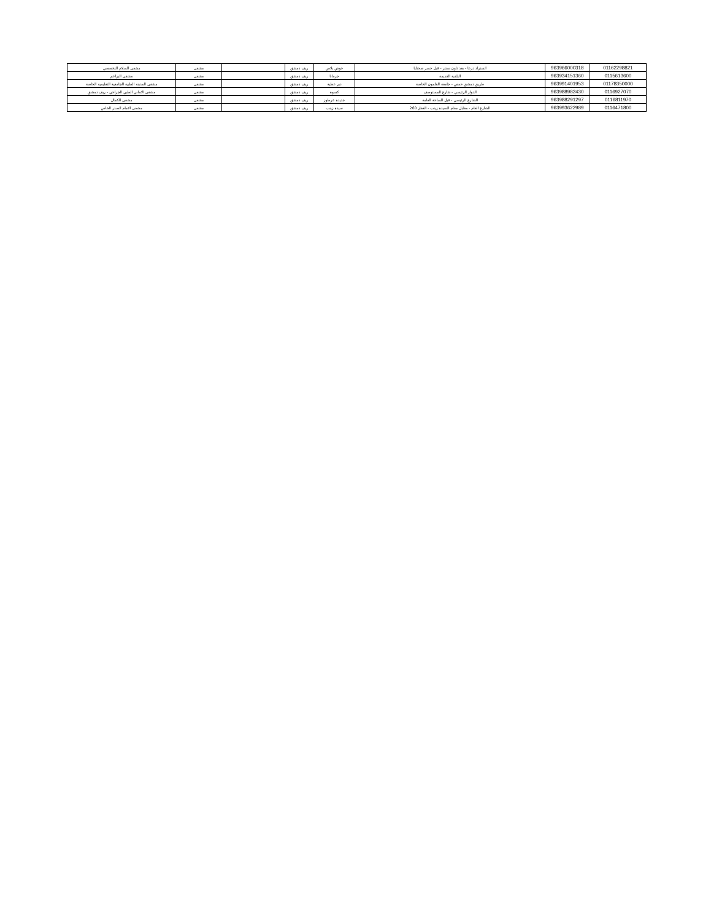| 01162298821 | 963966000318 | اتستراد درعا - بعد تاون سنتر - قبل جسر صحنايا | حوش بلاس | ريف دمشق | | مشفى | مشفى السلام التخصصي |
| 0115613600 | 963934151360 | البلدية القديمة | جرمانا | ريف دمشق | | مشفى | مشفى البراعم |
| 01178350000 | 963991401953 | طريق دمشق حمص - جامعة القلمون الخاصة | دير عطية | ريف دمشق | | مشفى | مشفى المدينة الطبية الجامعية التعليمية الخاصة |
| 0116927070 | 963988982430 | الدوار الرئيسي - شارع المستوصف | كسوة | ريف دمشق | | مشفى | مشفى الاماني الطبي الجراحي - ريف دمشق |
| 0116811970 | 963988291297 | الشارع الرئيسي - قبل الساحة العامة | جديدة عرطوز | ريف دمشق | | مشفى | مشفى الكمال |
| 0116471800 | 963993622989 | الشارع العام - مقابل مقام السيدة زينب - العقار 260 | سيدة زينب | ريف دمشق | | مشفى | مشفى الامام الصدر الخاص |